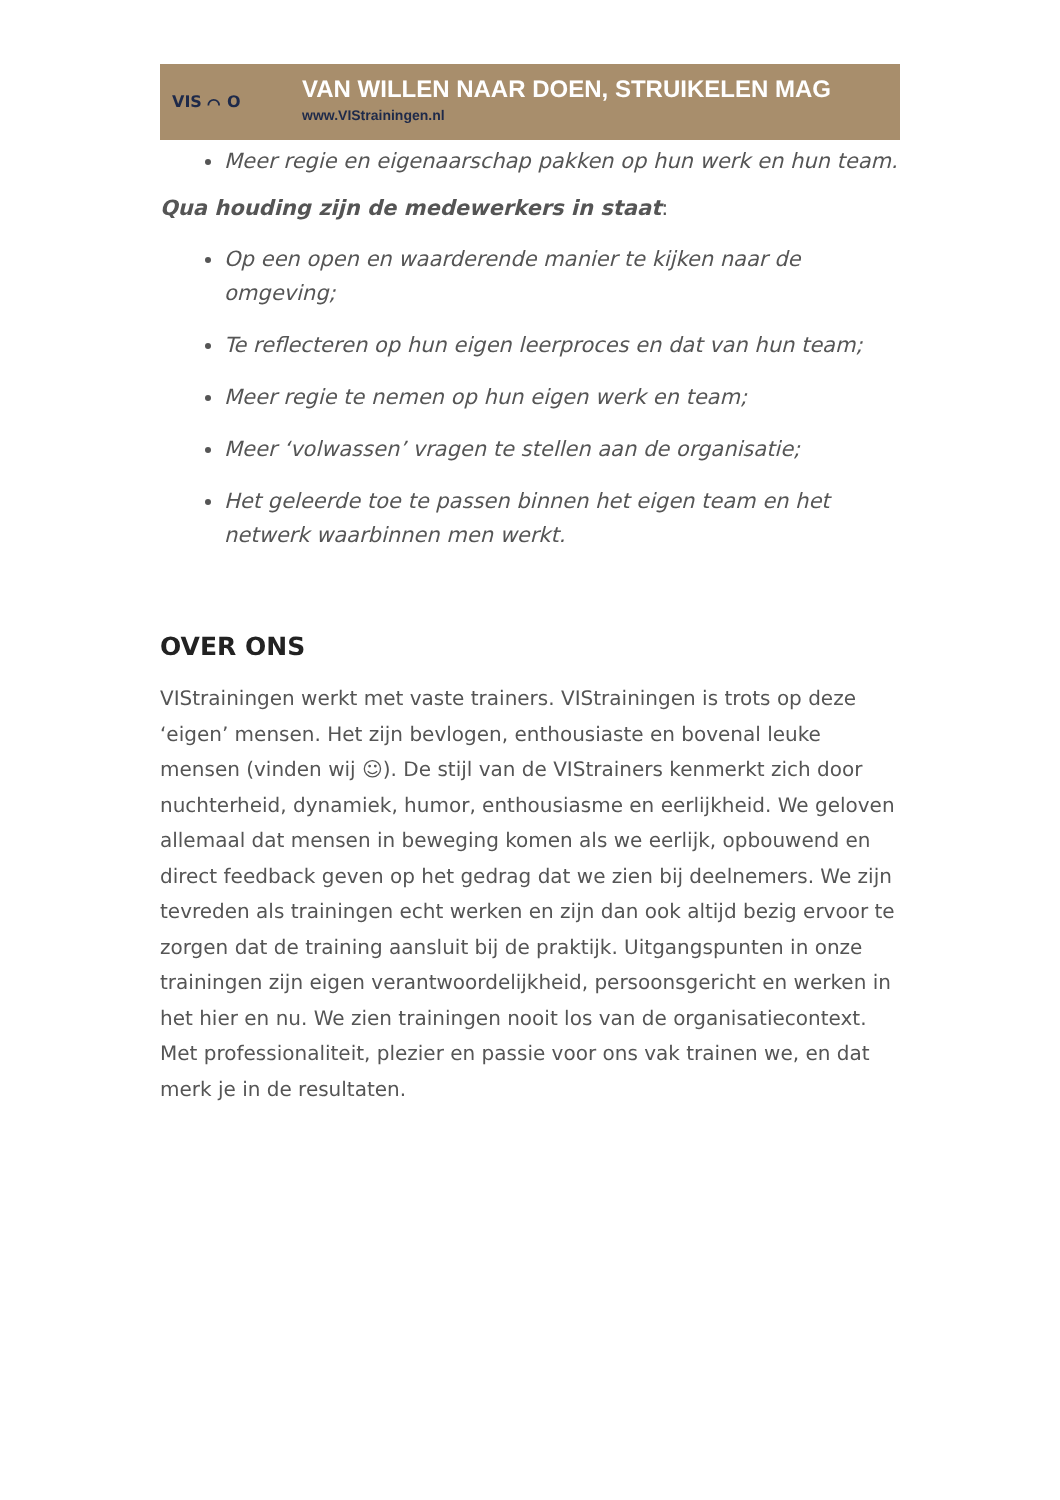VIS ⌒ O
VAN WILLEN NAAR DOEN, STRUIKELEN MAG
www.VIStrainingen.nl
Meer regie en eigenaarschap pakken op hun werk en hun team.
Qua houding zijn de medewerkers in staat:
Op een open en waarderende manier te kijken naar de omgeving;
Te reflecteren op hun eigen leerproces en dat van hun team;
Meer regie te nemen op hun eigen werk en team;
Meer ‘volwassen’ vragen te stellen aan de organisatie;
Het geleerde toe te passen binnen het eigen team en het netwerk waarbinnen men werkt.
OVER ONS
VIStrainingen werkt met vaste trainers. VIStrainingen is trots op deze ‘eigen’ mensen. Het zijn bevlogen, enthousiaste en bovenal leuke mensen (vinden wij ☺). De stijl van de VIStrainers kenmerkt zich door nuchterheid, dynamiek, humor, enthousiasme en eerlijkheid. We geloven allemaal dat mensen in beweging komen als we eerlijk, opbouwend en direct feedback geven op het gedrag dat we zien bij deelnemers. We zijn tevreden als trainingen echt werken en zijn dan ook altijd bezig ervoor te zorgen dat de training aansluit bij de praktijk. Uitgangspunten in onze trainingen zijn eigen verantwoordelijkheid, persoonsgericht en werken in het hier en nu. We zien trainingen nooit los van de organisatiecontext. Met professionaliteit, plezier en passie voor ons vak trainen we, en dat merk je in de resultaten.